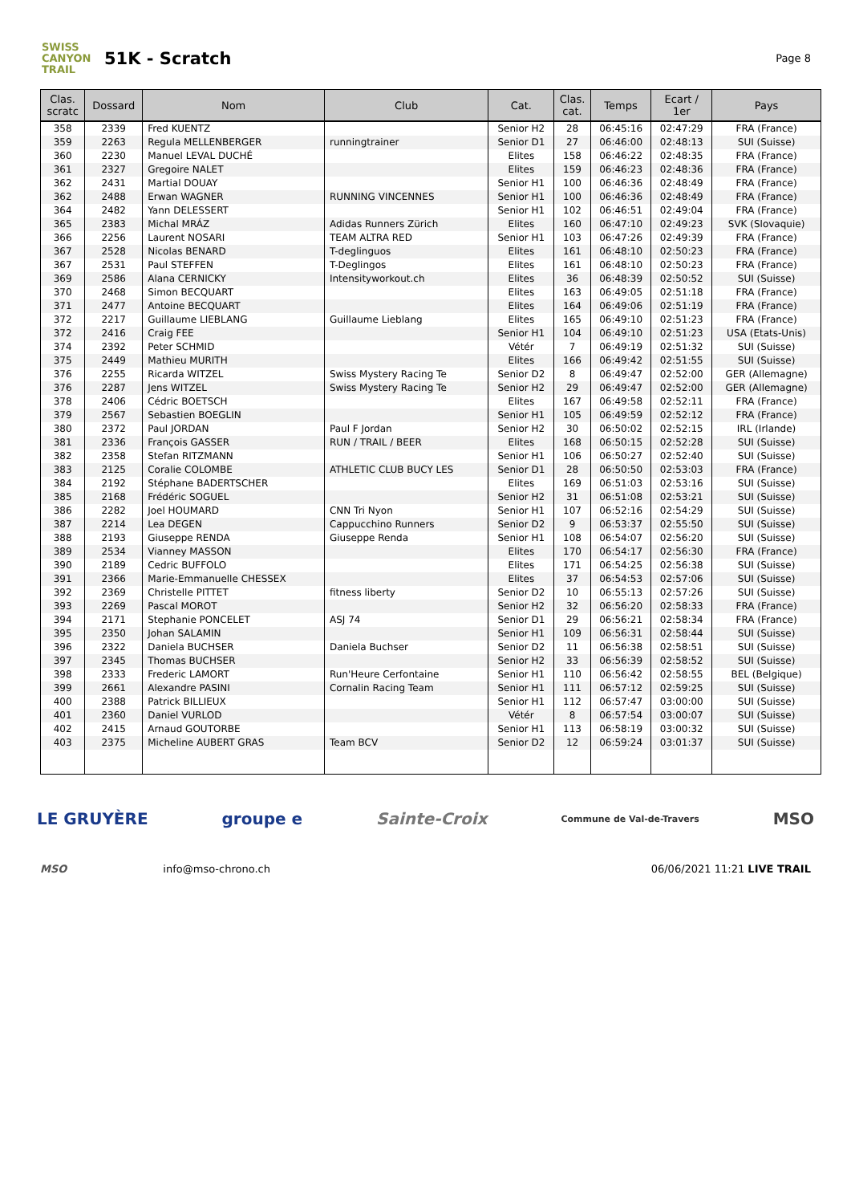SWISS CANYON TRAIL
51K - Scratch
Page 8
| Clas. scratc | Dossard | Nom | Club | Cat. | Clas. cat. | Temps | Ecart / 1er | Pays |
| --- | --- | --- | --- | --- | --- | --- | --- | --- |
| 358 | 2339 | Fred KUENTZ | | Senior H2 | 28 | 06:45:16 | 02:47:29 | FRA (France) |
| 359 | 2263 | Regula MELLENBERGER | runningtrainer | Senior D1 | 27 | 06:46:00 | 02:48:13 | SUI (Suisse) |
| 360 | 2230 | Manuel LEVAL DUCHÉ | | Elites | 158 | 06:46:22 | 02:48:35 | FRA (France) |
| 361 | 2327 | Gregoire NALET | | Elites | 159 | 06:46:23 | 02:48:36 | FRA (France) |
| 362 | 2431 | Martial DOUAY | | Senior H1 | 100 | 06:46:36 | 02:48:49 | FRA (France) |
| 362 | 2488 | Erwan WAGNER | RUNNING VINCENNES | Senior H1 | 100 | 06:46:36 | 02:48:49 | FRA (France) |
| 364 | 2482 | Yann DELESSERT | | Senior H1 | 102 | 06:46:51 | 02:49:04 | FRA (France) |
| 365 | 2383 | Michal MRÁZ | Adidas Runners Zürich | Elites | 160 | 06:47:10 | 02:49:23 | SVK (Slovaquie) |
| 366 | 2256 | Laurent NOSARI | TEAM ALTRA RED | Senior H1 | 103 | 06:47:26 | 02:49:39 | FRA (France) |
| 367 | 2528 | Nicolas BENARD | T-deglinguos | Elites | 161 | 06:48:10 | 02:50:23 | FRA (France) |
| 367 | 2531 | Paul STEFFEN | T-Deglingos | Elites | 161 | 06:48:10 | 02:50:23 | FRA (France) |
| 369 | 2586 | Alana CERNICKY | Intensityworkout.ch | Elites | 36 | 06:48:39 | 02:50:52 | SUI (Suisse) |
| 370 | 2468 | Simon BECQUART | | Elites | 163 | 06:49:05 | 02:51:18 | FRA (France) |
| 371 | 2477 | Antoine BECQUART | | Elites | 164 | 06:49:06 | 02:51:19 | FRA (France) |
| 372 | 2217 | Guillaume LIEBLANG | Guillaume Lieblang | Elites | 165 | 06:49:10 | 02:51:23 | FRA (France) |
| 372 | 2416 | Craig FEE | | Senior H1 | 104 | 06:49:10 | 02:51:23 | USA (Etats-Unis) |
| 374 | 2392 | Peter SCHMID | | Vétér | 7 | 06:49:19 | 02:51:32 | SUI (Suisse) |
| 375 | 2449 | Mathieu MURITH | | Elites | 166 | 06:49:42 | 02:51:55 | SUI (Suisse) |
| 376 | 2255 | Ricarda WITZEL | Swiss Mystery Racing Te | Senior D2 | 8 | 06:49:47 | 02:52:00 | GER (Allemagne) |
| 376 | 2287 | Jens WITZEL | Swiss Mystery Racing Te | Senior H2 | 29 | 06:49:47 | 02:52:00 | GER (Allemagne) |
| 378 | 2406 | Cédric BOETSCH | | Elites | 167 | 06:49:58 | 02:52:11 | FRA (France) |
| 379 | 2567 | Sebastien BOEGLIN | | Senior H1 | 105 | 06:49:59 | 02:52:12 | FRA (France) |
| 380 | 2372 | Paul JORDAN | Paul F Jordan | Senior H2 | 30 | 06:50:02 | 02:52:15 | IRL (Irlande) |
| 381 | 2336 | François GASSER | RUN / TRAIL / BEER | Elites | 168 | 06:50:15 | 02:52:28 | SUI (Suisse) |
| 382 | 2358 | Stefan RITZMANN | | Senior H1 | 106 | 06:50:27 | 02:52:40 | SUI (Suisse) |
| 383 | 2125 | Coralie COLOMBE | ATHLETIC CLUB BUCY LES | Senior D1 | 28 | 06:50:50 | 02:53:03 | FRA (France) |
| 384 | 2192 | Stéphane BADERTSCHER | | Elites | 169 | 06:51:03 | 02:53:16 | SUI (Suisse) |
| 385 | 2168 | Frédéric SOGUEL | | Senior H2 | 31 | 06:51:08 | 02:53:21 | SUI (Suisse) |
| 386 | 2282 | Joel HOUMARD | CNN Tri Nyon | Senior H1 | 107 | 06:52:16 | 02:54:29 | SUI (Suisse) |
| 387 | 2214 | Lea DEGEN | Cappucchino Runners | Senior D2 | 9 | 06:53:37 | 02:55:50 | SUI (Suisse) |
| 388 | 2193 | Giuseppe RENDA | Giuseppe Renda | Senior H1 | 108 | 06:54:07 | 02:56:20 | SUI (Suisse) |
| 389 | 2534 | Vianney MASSON | | Elites | 170 | 06:54:17 | 02:56:30 | FRA (France) |
| 390 | 2189 | Cedric BUFFOLO | | Elites | 171 | 06:54:25 | 02:56:38 | SUI (Suisse) |
| 391 | 2366 | Marie-Emmanuelle CHESSEX | | Elites | 37 | 06:54:53 | 02:57:06 | SUI (Suisse) |
| 392 | 2369 | Christelle PITTET | fitness liberty | Senior D2 | 10 | 06:55:13 | 02:57:26 | SUI (Suisse) |
| 393 | 2269 | Pascal MOROT | | Senior H2 | 32 | 06:56:20 | 02:58:33 | FRA (France) |
| 394 | 2171 | Stephanie PONCELET | ASJ 74 | Senior D1 | 29 | 06:56:21 | 02:58:34 | FRA (France) |
| 395 | 2350 | Johan SALAMIN | | Senior H1 | 109 | 06:56:31 | 02:58:44 | SUI (Suisse) |
| 396 | 2322 | Daniela BUCHSER | Daniela Buchser | Senior D2 | 11 | 06:56:38 | 02:58:51 | SUI (Suisse) |
| 397 | 2345 | Thomas BUCHSER | | Senior H2 | 33 | 06:56:39 | 02:58:52 | SUI (Suisse) |
| 398 | 2333 | Frederic LAMORT | Run'Heure Cerfontaine | Senior H1 | 110 | 06:56:42 | 02:58:55 | BEL (Belgique) |
| 399 | 2661 | Alexandre PASINI | Cornalin Racing Team | Senior H1 | 111 | 06:57:12 | 02:59:25 | SUI (Suisse) |
| 400 | 2388 | Patrick BILLIEUX | | Senior H1 | 112 | 06:57:47 | 03:00:00 | SUI (Suisse) |
| 401 | 2360 | Daniel VURLOD | | Vétér | 8 | 06:57:54 | 03:00:07 | SUI (Suisse) |
| 402 | 2415 | Arnaud GOUTORBE | | Senior H1 | 113 | 06:58:19 | 03:00:32 | SUI (Suisse) |
| 403 | 2375 | Micheline AUBERT GRAS | Team BCV | Senior D2 | 12 | 06:59:24 | 03:01:37 | SUI (Suisse) |
LE GRUYÈRE groupe e Sainte-Croix Commune de Val-de-Travers MSO
MSO info@mso-chrono.ch 06/06/2021 11:21 LIVE TRAIL